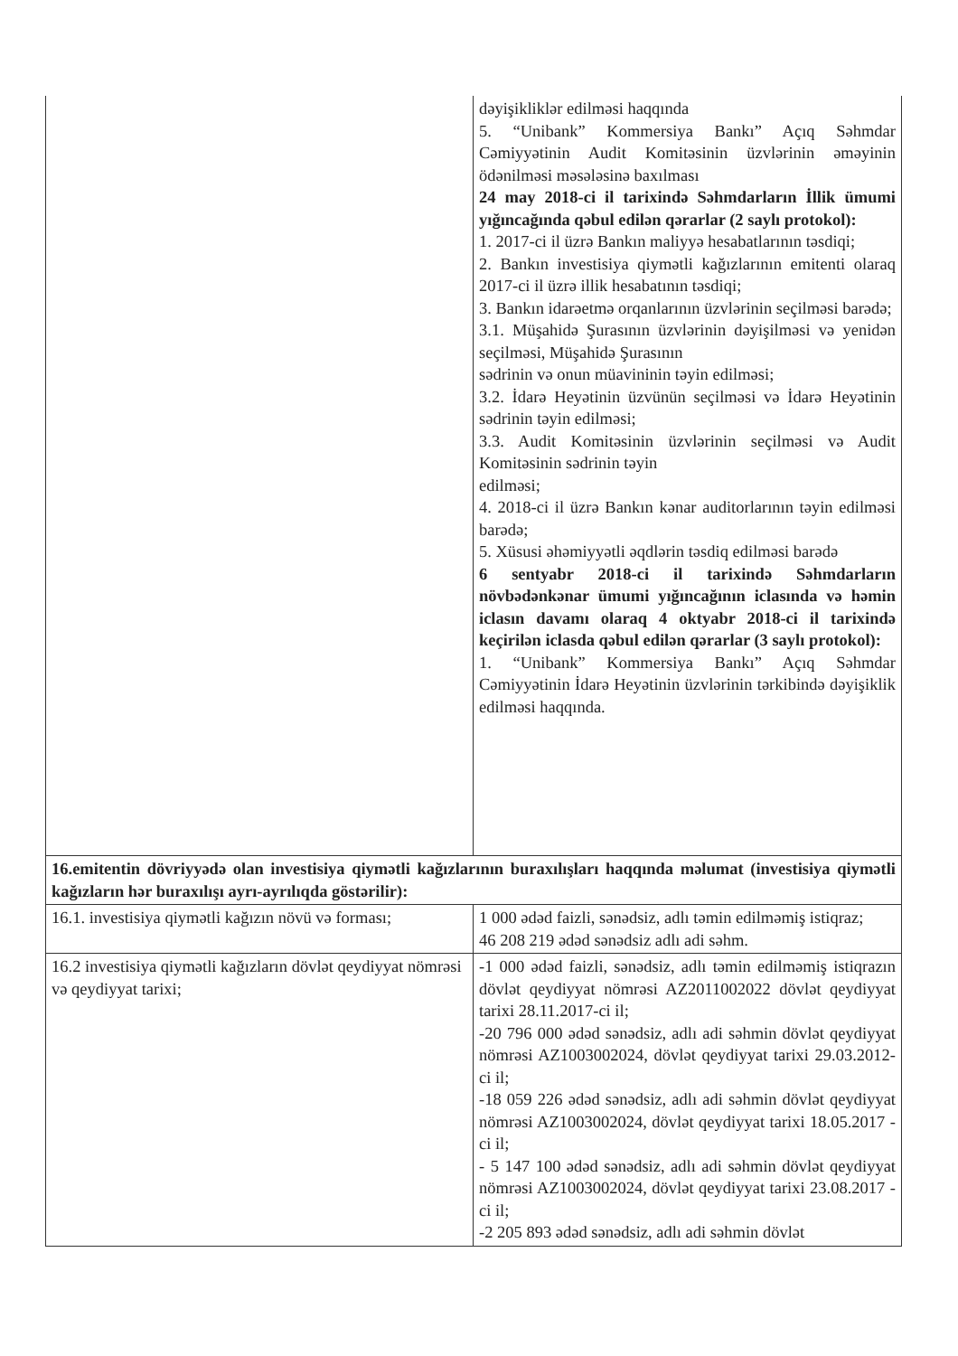| | dəyişikliklər edilməsi haqqında 5. “Unibank” Kommersiya Bankı” Açıq Səhmdar Cəmiyyətinin Audit Komitəsinin üzvlərinin əməyinin ödənilməsi məsələsinə baxılması 24 may 2018-ci il tarixində Səhmdarların İllik ümumi yığıncağında qəbul edilən qərarlar (2 saylı protokol): 1. 2017-ci il üzrə Bankın maliyyə hesabatlarının təsdiqi; 2. Bankın investisiya qiymətli kağızlarının emitenti olaraq 2017-ci il üzrə illik hesabatının təsdiqi; 3. Bankın idarəetmə orqanlarının üzvlərinin seçilməsi barədə; 3.1. Müşahidə Şurasının üzvlərinin dəyişilməsi və yenidən seçilməsi, Müşahidə Şurasının sədrinin və onun müavininin təyin edilməsi; 3.2. İdarə Heyətinin üzvünün seçilməsi və İdarə Heyətinin sədrinin təyin edilməsi; 3.3. Audit Komitəsinin üzvlərinin seçilməsi və Audit Komitəsinin sədrinin təyin edilməsi; 4. 2018-ci il üzrə Bankın kənar auditorlarının təyin edilməsi barədə; 5. Xüsusi əhəmiyyətli əqdlərin təsdiq edilməsi barədə 6 sentyabr 2018-ci il tarixində Səhmdarların növbədənkənar ümumi yığıncağının iclasında və həmin iclasın davamı olaraq 4 oktyabr 2018-ci il tarixində keçirilən iclasda qəbul edilən qərarlar (3 saylı protokol): 1. “Unibank” Kommersiya Bankı” Açıq Səhmdar Cəmiyyətinin İdarə Heyətinin üzvlərinin tərkibində dəyişiklik edilməsi haqqında. |
| 16.emitentin dövriyyədə olan investisiya qiymətli kağızlarının buraxılışları haqqında məlumat (investisiya qiymətli kağızların hər buraxılışı ayrı-ayrılıqda göstərilir): | |
| 16.1. investisiya qiymətli kağızın növü və forması; | 1 000 ədəd faizli, sənədsiz, adlı təmin edilməmiş istiqraz; 46 208 219 ədəd sənədsiz adlı adi səhm. |
| 16.2 investisiya qiymətli kağızların dövlət qeydiyyat nömrəsi və qeydiyyat tarixi; | -1 000 ədəd faizli, sənədsiz, adlı təmin edilməmiş istiqrazın dövlət qeydiyyat nömrəsi AZ2011002022 dövlət qeydiyyat tarixi 28.11.2017-ci il; -20 796 000 ədəd sənədsiz, adlı adi səhmin dövlət qeydiyyat nömrəsi AZ1003002024, dövlət qeydiyyat tarixi 29.03.2012-ci il; -18 059 226 ədəd sənədsiz, adlı adi səhmin dövlət qeydiyyat nömrəsi AZ1003002024, dövlət qeydiyyat tarixi 18.05.2017 -ci il; - 5 147 100 ədəd sənədsiz, adlı adi səhmin dövlət qeydiyyat nömrəsi AZ1003002024, dövlət qeydiyyat tarixi 23.08.2017 -ci il; -2 205 893 ədəd sənədsiz, adlı adi səhmin dövlət |